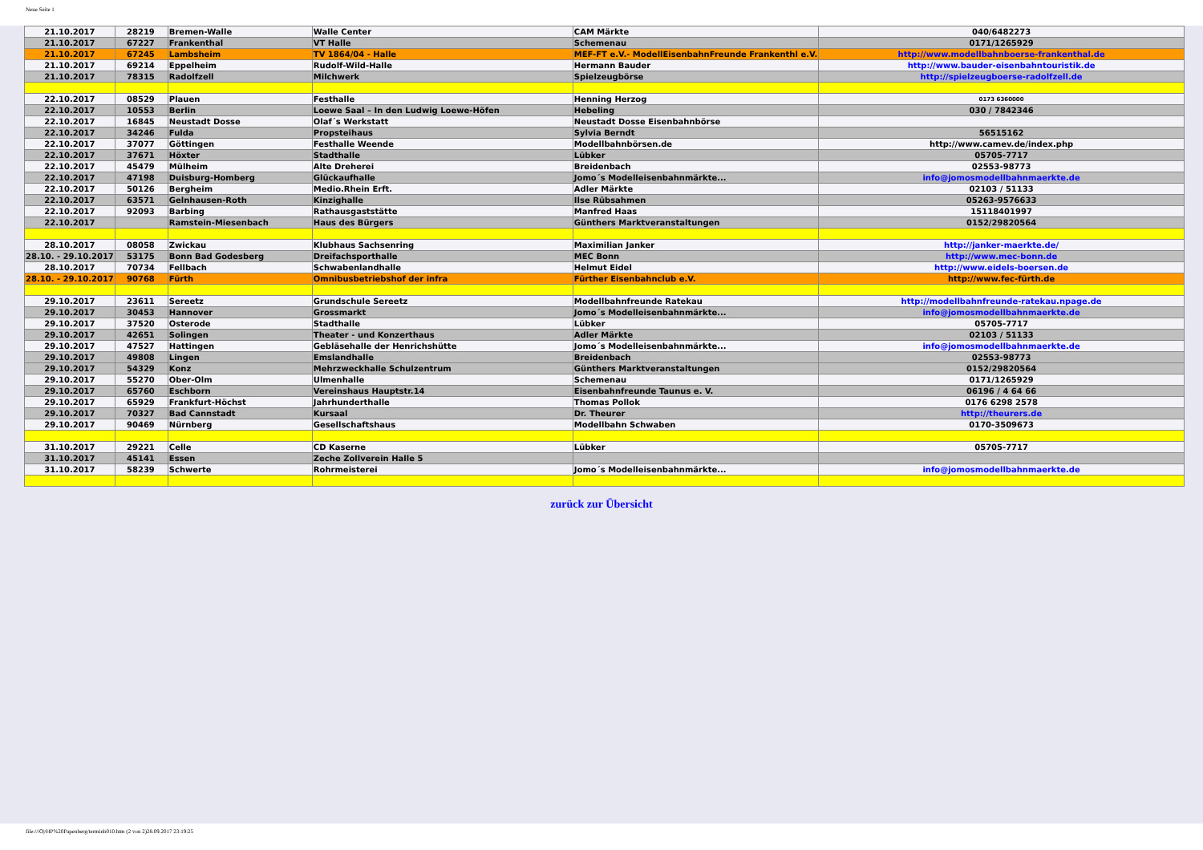Neue Seite 1
| 21.10.2017 | 28219 | Bremen-Walle | Walle Center | CAM Märkte | 040/6482273 |
| 21.10.2017 | 67227 | Frankenthal | VT Halle | Schemenau | 0171/1265929 |
| 21.10.2017 | 67245 | Lambsheim | TV 1864/04 - Halle | MEF-FT e.V.- ModellEisenbahnFreunde Frankenthl e.V. | http://www.modellbahnboerse-frankenthal.de |
| 21.10.2017 | 69214 | Eppelheim | Rudolf-Wild-Halle | Hermann Bauder | http://www.bauder-eisenbahntouristik.de |
| 21.10.2017 | 78315 | Radolfzell | Milchwerk | Spielzeugbörse | http://spielzeugboerse-radolfzell.de |
| 22.10.2017 | 08529 | Plauen | Festhalle | Henning Herzog | 0173 6360000 |
| 22.10.2017 | 10553 | Berlin | Loewe Saal – In den Ludwig Loewe-Höfen | Hebeling | 030 / 7842346 |
| 22.10.2017 | 16845 | Neustadt Dosse | Olaf´s Werkstatt | Neustadt Dosse Eisenbahnbörse | |
| 22.10.2017 | 34246 | Fulda | Propsteihaus | Sylvia Berndt | 56515162 |
| 22.10.2017 | 37077 | Göttingen | Festhalle Weende | Modellbahnbörsen.de | http://www.camev.de/index.php |
| 22.10.2017 | 37671 | Höxter | Stadthalle | Lübker | 05705-7717 |
| 22.10.2017 | 45479 | Mülheim | Alte Dreherei | Breidenbach | 02553-98773 |
| 22.10.2017 | 47198 | Duisburg-Homberg | Glückaufhalle | Jomo´s Modelleisenbahnmärkte... | info@jomosmodellbahnmaerkte.de |
| 22.10.2017 | 50126 | Bergheim | Medio.Rhein Erft. | Adler Märkte | 02103 / 51133 |
| 22.10.2017 | 63571 | Gelnhausen-Roth | Kinzighalle | Ilse Rübsahmen | 05263-9576633 |
| 22.10.2017 | 92093 | Barbing | Rathausgaststätte | Manfred Haas | 15118401997 |
| 22.10.2017 | | Ramstein-Miesenbach | Haus des Bürgers | Günthers Marktveranstaltungen | 0152/29820564 |
| 28.10.2017 | 08058 | Zwickau | Klubhaus Sachsenring | Maximilian Janker | http://janker-maerkte.de/ |
| 28.10. - 29.10.2017 | 53175 | Bonn Bad Godesberg | Dreifachsporthalle | MEC Bonn | http://www.mec-bonn.de |
| 28.10.2017 | 70734 | Fellbach | Schwabenlandhalle | Helmut Eidel | http://www.eidels-boersen.de |
| 28.10. - 29.10.2017 | 90768 | Fürth | Omnibusbetriebshof der infra | Fürther Eisenbahnclub e.V. | http://www.fec-fürth.de |
| 29.10.2017 | 23611 | Sereetz | Grundschule Sereetz | Modellbahnfreunde Ratekau | http://modellbahnfreunde-ratekau.npage.de |
| 29.10.2017 | 30453 | Hannover | Grossmarkt | Jomo´s Modelleisenbahnmärkte... | info@jomosmodellbahnmaerkte.de |
| 29.10.2017 | 37520 | Osterode | Stadthalle | Lübker | 05705-7717 |
| 29.10.2017 | 42651 | Solingen | Theater - und Konzerthaus | Adler Märkte | 02103 / 51133 |
| 29.10.2017 | 47527 | Hattingen | Gebläsehalle der Henrichshütte | Jomo´s Modelleisenbahnmärkte... | info@jomosmodellbahnmaerkte.de |
| 29.10.2017 | 49808 | Lingen | Emslandhalle | Breidenbach | 02553-98773 |
| 29.10.2017 | 54329 | Konz | Mehrzweckhalle Schulzentrum | Günthers Marktveranstaltungen | 0152/29820564 |
| 29.10.2017 | 55270 | Ober-Olm | Ulmenhalle | Schemenau | 0171/1265929 |
| 29.10.2017 | 65760 | Eschborn | Vereinshaus Hauptstr.14 | Eisenbahnfreunde Taunus e. V. | 06196 / 4 64 66 |
| 29.10.2017 | 65929 | Frankfurt-Höchst | Jahrhunderthalle | Thomas Pollok | 0176 6298 2578 |
| 29.10.2017 | 70327 | Bad Cannstadt | Kursaal | Dr. Theurer | http://theurers.de |
| 29.10.2017 | 90469 | Nürnberg | Gesellschaftshaus | Modellbahn Schwaben | 0170-3509673 |
| 31.10.2017 | 29221 | Celle | CD Kaserne | Lübker | 05705-7717 |
| 31.10.2017 | 45141 | Essen | Zeche Zollverein Halle 5 | | |
| 31.10.2017 | 58239 | Schwerte | Rohrmeisterei | Jomo´s Modelleisenbahnmärkte... | info@jomosmodellbahnmaerkte.de |
zurück zur Übersicht
file:///O|/HP%20Papenberg/terminb010.htm (2 von 2)28.09.2017 23:19:25